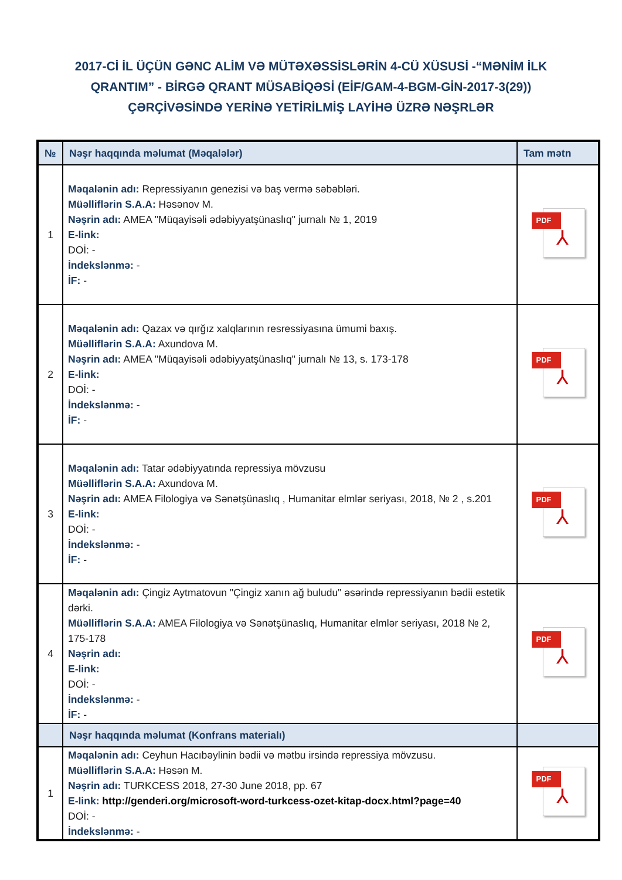2017-Cİ İL ÜÇÜN GƏNC ALİM VƏ MÜTƏXƏSSİSLƏRİN 4-CÜ XÜSUSİ -“MƏNİM İLK QRANTIM” - BİRGƏ QRANT MÜSABİQƏSİ (EİF/GAM-4-BGM-GİN-2017-3(29)) ÇƏRÇİVƏSİNDƏ YERİNƏ YETİRİLMİŞ LAYİHƏ ÜZRƏ NƏŞRLƏR
| № | Nəşr haqqında məlumat (Məqalələr) | Tam mətn |
| --- | --- | --- |
| 1 | Məqalənin adı: Repressiyanın genezisi və baş vermə səbəbləri. Müəlliflərin S.A.A: Həsənov M. Nəşrin adı: AMEA "Müqayisəli ədəbiyyatşünaslıq" jurnalı № 1, 2019 E-link: DOİ: - İndekslənmə: - İF: - | PDF ⅄ |
| 2 | Məqalənin adı: Qazax və qırğız xalqlarının resressiyasına ümumi baxış. Müəlliflərin S.A.A: Axundova M. Nəşrin adı: AMEA "Müqayisəli ədəbiyyatşünaslıq" jurnalı № 13, s. 173-178 E-link: DOİ: - İndekslənmə: - İF: - | PDF ⅄ |
| 3 | Məqalənin adı: Tatar ədəbiyyatında repressiya mövzusu Müəlliflərin S.A.A: Axundova M. Nəşrin adı: AMEA Filologiya və Sənətşünaslıq , Humanitar elmlər seriyası, 2018, № 2 , s.201 E-link: DOİ: - İndekslənmə: - İF: - | PDF ⅄ |
| 4 | Məqalənin adı: Çingiz Aytmatovun "Çingiz xanın ağ buludu" əsərində repressiyanın bədii estetik dərki. Müəlliflərin S.A.A: AMEA Filologiya və Sənətşünaslıq, Humanitar elmlər seriyası, 2018 № 2, 175-178 Nəşrin adı: E-link: DOİ: - İndekslənmə: - İF: - | PDF ⅄ |
| | Nəşr haqqında məlumat (Konfrans materialı) | |
| 1 | Məqalənin adı: Ceyhun Hacıbəylinin bədii və mətbu irsində repressiya mövzusu. Müəlliflərin S.A.A: Həsən M. Nəşrin adı: TURKCESS 2018, 27-30 June 2018, pp. 67 E-link: http://genderi.org/microsoft-word-turkcess-ozet-kitap-docx.html?page=40 DOİ: - İndekslənmə: - | PDF ⅄ |